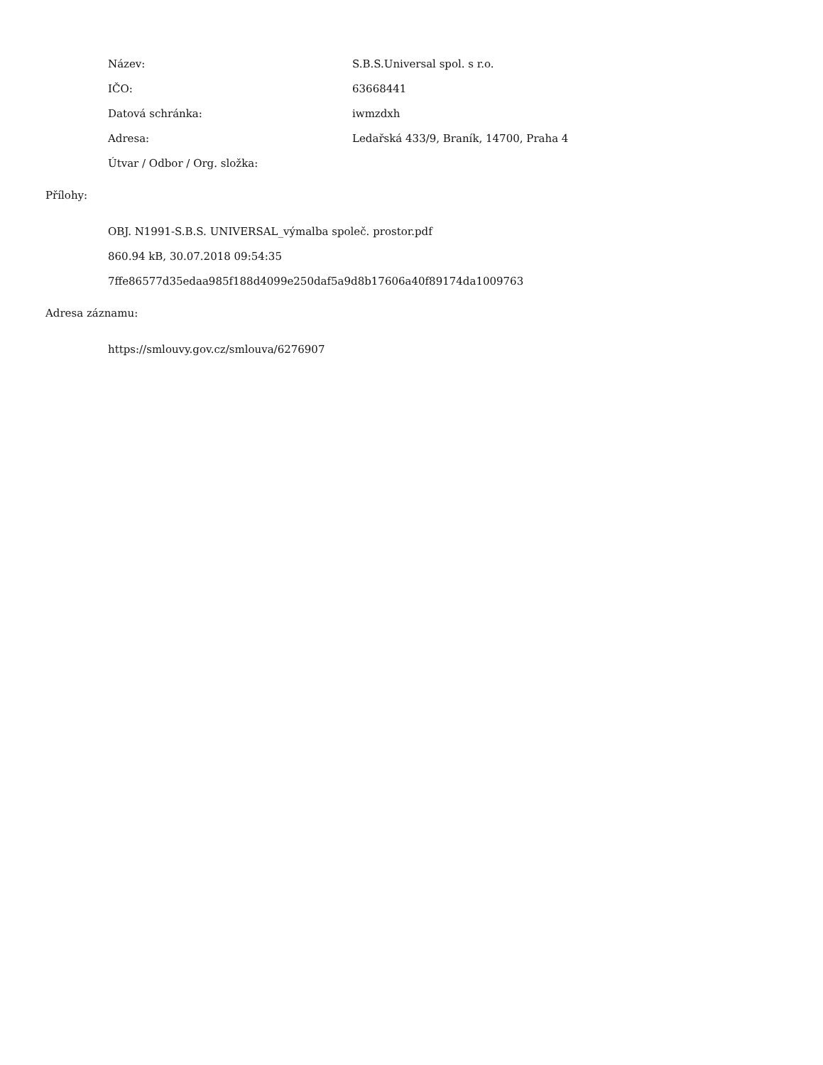Název: S.B.S.Universal spol. s r.o.
IČO: 63668441
Datová schránka: iwmzdxh
Adresa:
Ledařská 433/9, Braník, 14700, Praha 4
Útvar / Odbor / Org. složka:
Přílohy:
OBJ. N1991-S.B.S. UNIVERSAL_výmalba společ. prostor.pdf
860.94 kB, 30.07.2018 09:54:35
7ffe86577d35edaa985f188d4099e250daf5a9d8b17606a40f89174da1009763
Adresa záznamu:
https://smlouvy.gov.cz/smlouva/6276907